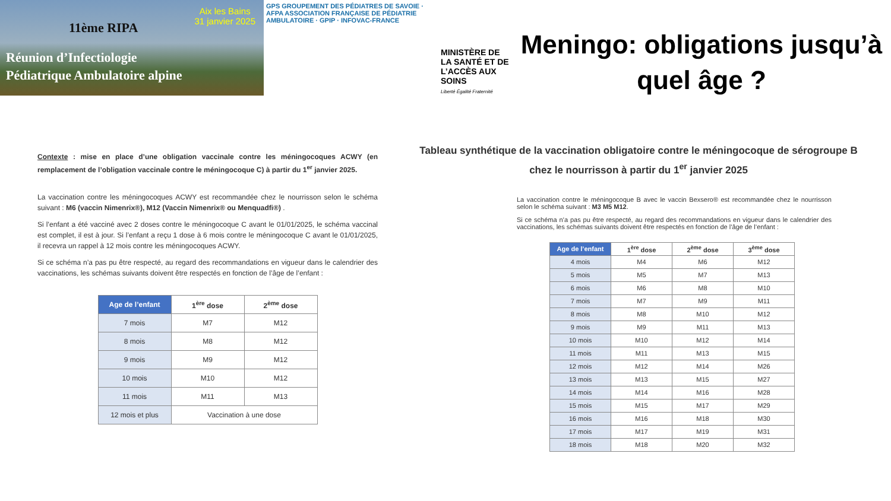Aix les Bains
31 janvier 2025
11ème RIPA
Réunion d’Infectiologie
Pédiatrique Ambulatoire alpine
GPS GROUPEMENT DES PÉDIATRES DE SAVOIE · AFPA ASSOCIATION FRANÇAISE DE PÉDIATRIE AMBULATOIRE · GPIP · INFOVAC-FRANCE
MINISTÈRE DE LA SANTÉ ET DE L’ACCÈS AUX SOINS
Liberté Égalité Fraternité
Meningo: obligations jusqu’à quel âge ?
Contexte : mise en place d’une obligation vaccinale contre les méningocoques ACWY (en remplacement de l’obligation vaccinale contre le méningocoque C) à partir du 1<sup>er</sup> janvier 2025.
La vaccination contre les méningocoques ACWY est recommandée chez le nourrisson selon le schéma suivant : M6 (vaccin Nimenrix®), M12 (Vaccin Nimenrix® ou Menquadfi®) .
Si l’enfant a été vacciné avec 2 doses contre le méningocoque C avant le 01/01/2025, le schéma vaccinal est complet, il est à jour. Si l’enfant a reçu 1 dose à 6 mois contre le méningocoque C avant le 01/01/2025, il recevra un rappel à 12 mois contre les méningocoques ACWY.
Si ce schéma n’a pas pu être respecté, au regard des recommandations en vigueur dans le calendrier des vaccinations, les schémas suivants doivent être respectés en fonction de l’âge de l’enfant :
| Age de l’enfant | 1<sup>ère</sup> dose | 2<sup>ème</sup> dose |
| --- | --- | --- |
| 7 mois | M7 | M12 |
| 8 mois | M8 | M12 |
| 9 mois | M9 | M12 |
| 10 mois | M10 | M12 |
| 11 mois | M11 | M13 |
| 12 mois et plus | Vaccination à une dose | |
Tableau synthétique de la vaccination obligatoire contre le méningocoque de sérogroupe B chez le nourrisson à partir du 1<sup>er</sup> janvier 2025
La vaccination contre le méningocoque B avec le vaccin Bexsero® est recommandée chez le nourrisson selon le schéma suivant : M3 M5 M12.
Si ce schéma n’a pas pu être respecté, au regard des recommandations en vigueur dans le calendrier des vaccinations, les schémas suivants doivent être respectés en fonction de l’âge de l’enfant :
| Age de l’enfant | 1<sup>ère</sup> dose | 2<sup>ème</sup> dose | 3<sup>ème</sup> dose |
| --- | --- | --- | --- |
| 4 mois | M4 | M6 | M12 |
| 5 mois | M5 | M7 | M13 |
| 6 mois | M6 | M8 | M10 |
| 7 mois | M7 | M9 | M11 |
| 8 mois | M8 | M10 | M12 |
| 9 mois | M9 | M11 | M13 |
| 10 mois | M10 | M12 | M14 |
| 11 mois | M11 | M13 | M15 |
| 12 mois | M12 | M14 | M26 |
| 13 mois | M13 | M15 | M27 |
| 14 mois | M14 | M16 | M28 |
| 15 mois | M15 | M17 | M29 |
| 16 mois | M16 | M18 | M30 |
| 17 mois | M17 | M19 | M31 |
| 18 mois | M18 | M20 | M32 |